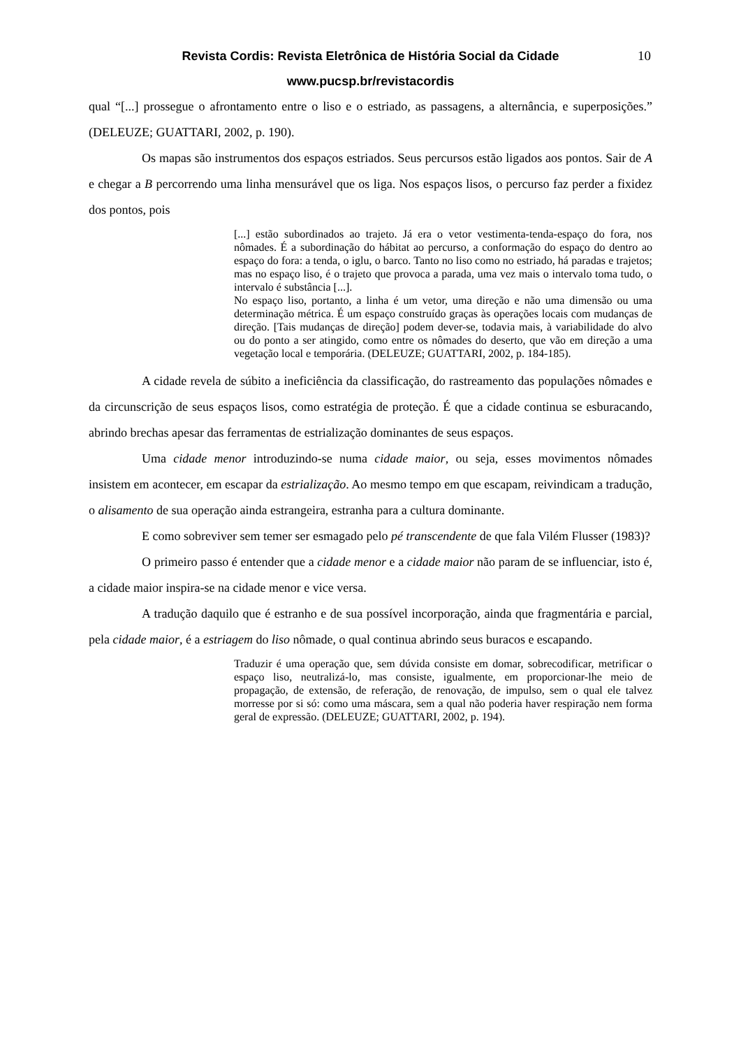Revista Cordis: Revista Eletrônica de História Social da Cidade 10
www.pucsp.br/revistacordis
qual “[...] prossegue o afrontamento entre o liso e o estriado, as passagens, a alternância, e superposições.” (DELEUZE; GUATTARI, 2002, p. 190).
Os mapas são instrumentos dos espaços estriados. Seus percursos estão ligados aos pontos. Sair de A e chegar a B percorrendo uma linha mensurável que os liga. Nos espaços lisos, o percurso faz perder a fixidez dos pontos, pois
[...] estão subordinados ao trajeto. Já era o vetor vestimenta-tenda-espaço do fora, nos nômades. É a subordinação do hábitat ao percurso, a conformação do espaço do dentro ao espaço do fora: a tenda, o iglu, o barco. Tanto no liso como no estriado, há paradas e trajetos; mas no espaço liso, é o trajeto que provoca a parada, uma vez mais o intervalo toma tudo, o intervalo é substância [...].
No espaço liso, portanto, a linha é um vetor, uma direção e não uma dimensão ou uma determinação métrica. É um espaço construído graças às operações locais com mudanças de direção. [Tais mudanças de direção] podem dever-se, todavia mais, à variabilidade do alvo ou do ponto a ser atingido, como entre os nômades do deserto, que vão em direção a uma vegetação local e temporária. (DELEUZE; GUATTARI, 2002, p. 184-185).
A cidade revela de súbito a ineficiência da classificação, do rastreamento das populações nômades e da circunscrição de seus espaços lisos, como estratégia de proteção. É que a cidade continua se esburacando, abrindo brechas apesar das ferramentas de estrialização dominantes de seus espaços.
Uma cidade menor introduzindo-se numa cidade maior, ou seja, esses movimentos nômades insistem em acontecer, em escapar da estrialização. Ao mesmo tempo em que escapam, reivindicam a tradução, o alisamento de sua operação ainda estrangeira, estranha para a cultura dominante.
E como sobreviver sem temer ser esmagado pelo pé transcendente de que fala Vilém Flusser (1983)?
O primeiro passo é entender que a cidade menor e a cidade maior não param de se influenciar, isto é, a cidade maior inspira-se na cidade menor e vice versa.
A tradução daquilo que é estranho e de sua possível incorporação, ainda que fragmentária e parcial, pela cidade maior, é a estriagem do liso nômade, o qual continua abrindo seus buracos e escapando.
Traduzir é uma operação que, sem dúvida consiste em domar, sobrecodificar, metrificar o espaço liso, neutralizá-lo, mas consiste, igualmente, em proporcionar-lhe meio de propagação, de extensão, de referação, de renovação, de impulso, sem o qual ele talvez morresse por si só: como uma máscara, sem a qual não poderia haver respiração nem forma geral de expressão. (DELEUZE; GUATTARI, 2002, p. 194).